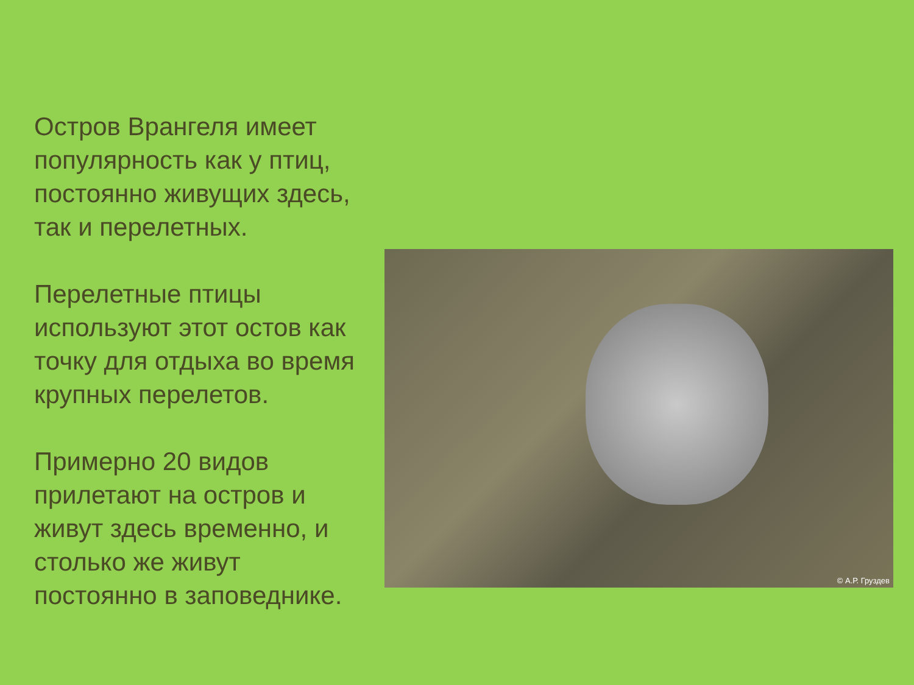Остров Врангеля имеет популярность как у птиц, постоянно живущих здесь, так и перелетных.
Перелетные птицы используют этот остов как точку для отдыха во время крупных перелетов.
Примерно 20 видов прилетают на остров и живут здесь временно, и столько же живут постоянно в заповеднике.
© А.Р. Груздев